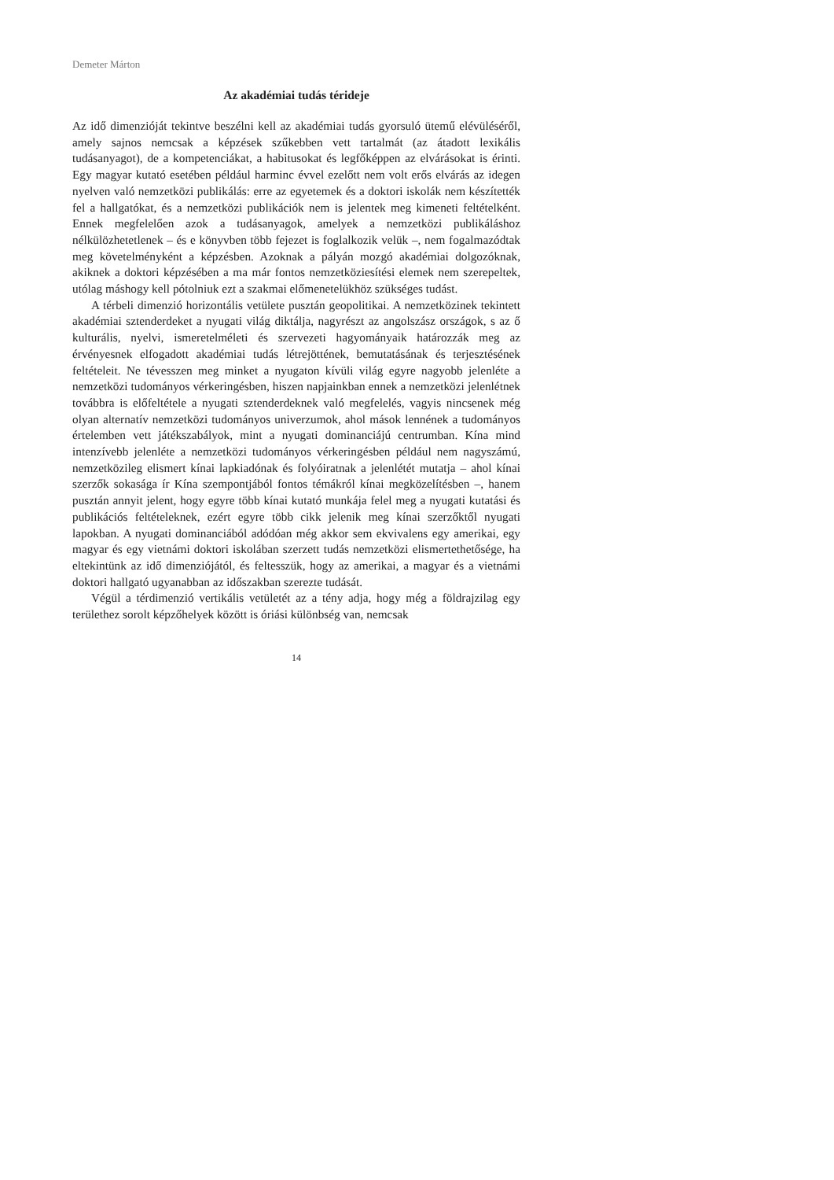Demeter Márton
Az akadémiai tudás térideje
Az idő dimenzióját tekintve beszélni kell az akadémiai tudás gyorsuló ütemű elévüléséről, amely sajnos nemcsak a képzések szűkebben vett tartalmát (az átadott lexikális tudásanyagot), de a kompetenciákat, a habitusokat és legfőképpen az elvárásokat is érinti. Egy magyar kutató esetében például harminc évvel ezelőtt nem volt erős elvárás az idegen nyelven való nemzetközi publikálás: erre az egyetemek és a doktori iskolák nem készítették fel a hallgatókat, és a nemzetközi publikációk nem is jelentek meg kimeneti feltételként. Ennek megfelelően azok a tudásanyagok, amelyek a nemzetközi publikáláshoz nélkülözhetetlenek – és e könyvben több fejezet is foglalkozik velük –, nem fogalmazódtak meg követelményként a képzésben. Azoknak a pályán mozgó akadémiai dolgozóknak, akiknek a doktori képzésében a ma már fontos nemzetköziesítési elemek nem szerepeltek, utólag máshogy kell pótolniuk ezt a szakmai előmenetelükhöz szükséges tudást.
A térbeli dimenzió horizontális vetülete pusztán geopolitikai. A nemzetközinek tekintett akadémiai sztenderdeket a nyugati világ diktálja, nagyrészt az angolszász országok, s az ő kulturális, nyelvi, ismeretelméleti és szervezeti hagyományaik határozzák meg az érvényesnek elfogadott akadémiai tudás létrejöttének, bemutatásának és terjesztésének feltételeit. Ne tévesszen meg minket a nyugaton kívüli világ egyre nagyobb jelenléte a nemzetközi tudományos vérkeringésben, hiszen napjainkban ennek a nemzetközi jelenlétnek továbbra is előfeltétele a nyugati sztenderdeknek való megfelelés, vagyis nincsenek még olyan alternatív nemzetközi tudományos univerzumok, ahol mások lennének a tudományos értelemben vett játékszabályok, mint a nyugati dominanciájú centrumban. Kína mind intenzívebb jelenléte a nemzetközi tudományos vérkeringésben például nem nagyszámú, nemzetközileg elismert kínai lapkiadónak és folyóiratnak a jelenlétét mutatja – ahol kínai szerzők sokasága ír Kína szempontjából fontos témákról kínai megközelítésben –, hanem pusztán annyit jelent, hogy egyre több kínai kutató munkája felel meg a nyugati kutatási és publikációs feltételeknek, ezért egyre több cikk jelenik meg kínai szerzőktől nyugati lapokban. A nyugati dominanciából adódóan még akkor sem ekvivalens egy amerikai, egy magyar és egy vietnámi doktori iskolában szerzett tudás nemzetközi elismertethetősége, ha eltekintünk az idő dimenziójától, és feltesszük, hogy az amerikai, a magyar és a vietnámi doktori hallgató ugyanabban az időszakban szerezte tudását.
Végül a térdimenzió vertikális vetületét az a tény adja, hogy még a földrajzilag egy területhez sorolt képzőhelyek között is óriási különbség van, nemcsak
14